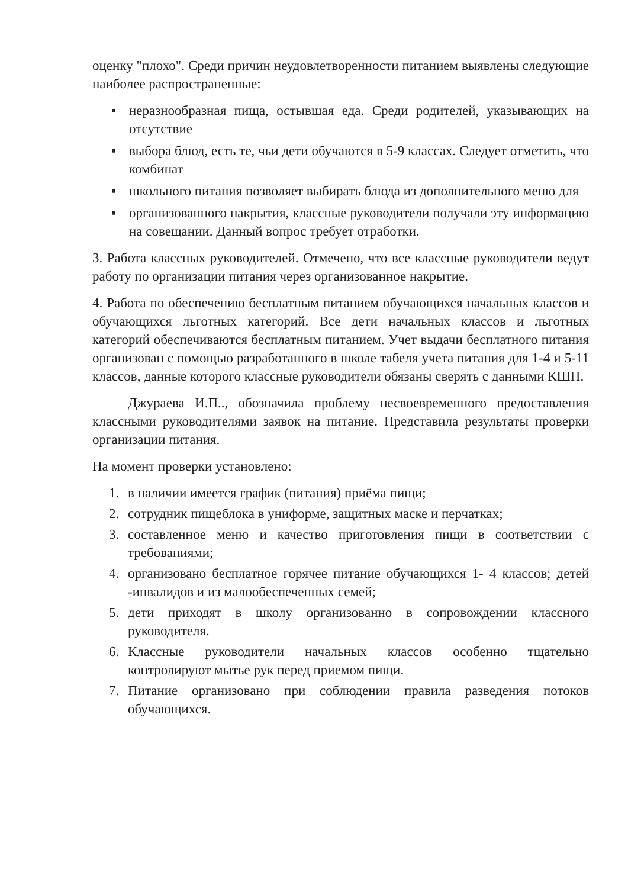оценку "плохо". Среди причин неудовлетворенности питанием выявлены следующие наиболее распространенные:
▪ неразнообразная пища, остывшая еда. Среди родителей, указывающих на отсутствие
▪ выбора блюд, есть те, чьи дети обучаются в 5-9 классах. Следует отметить, что комбинат
▪ школьного питания позволяет выбирать блюда из дополнительного меню для
▪ организованного накрытия, классные руководители получали эту информацию на совещании. Данный вопрос требует отработки.
3. Работа классных руководителей. Отмечено, что все классные руководители ведут работу по организации питания через организованное накрытие.
4. Работа по обеспечению бесплатным питанием обучающихся начальных классов и обучающихся льготных категорий. Все дети начальных классов и льготных категорий обеспечиваются бесплатным питанием. Учет выдачи бесплатного питания организован с помощью разработанного в школе табеля учета питания для 1-4 и 5-11 классов, данные которого классные руководители обязаны сверять с данными КШП.
Джураева И.П.., обозначила проблему несвоевременного предоставления классными руководителями заявок на питание. Представила результаты проверки организации питания.
На момент проверки установлено:
1. в наличии имеется график (питания) приёма пищи;
2. сотрудник пищеблока в униформе, защитных маске и перчатках;
3. составленное меню и качество приготовления пищи в соответствии с требованиями;
4. организовано бесплатное горячее питание обучающихся 1- 4 классов; детей -инвалидов и из малообеспеченных семей;
5. дети приходят в школу организованно в сопровождении классного руководителя.
6. Классные руководители начальных классов особенно тщательно контролируют мытье рук перед приемом пищи.
7. Питание организовано при соблюдении правила разведения потоков обучающихся.